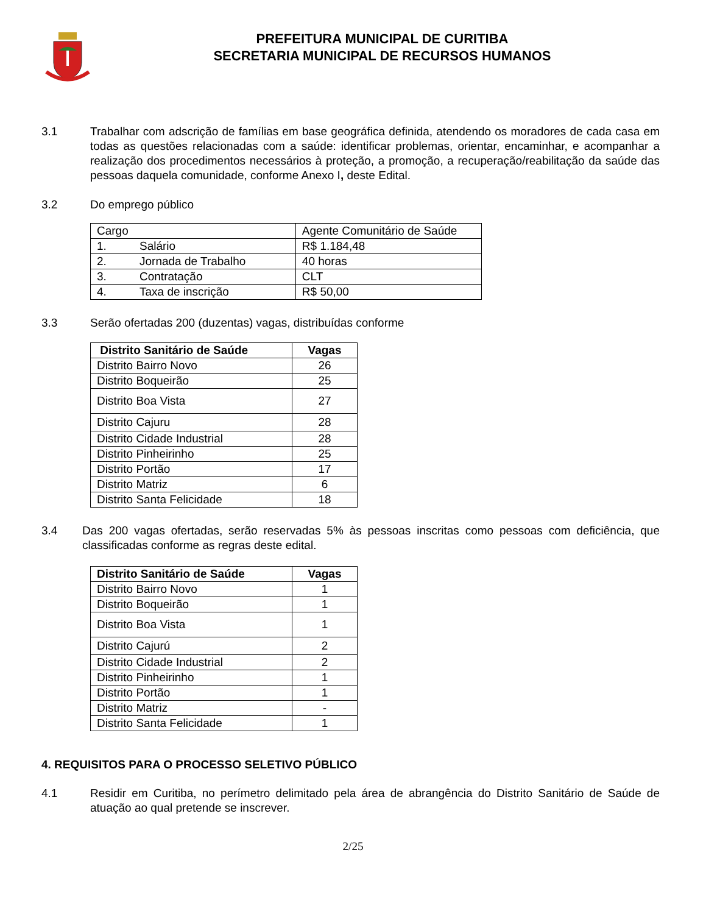PREFEITURA MUNICIPAL DE CURITIBA
SECRETARIA MUNICIPAL DE RECURSOS HUMANOS
3.1 Trabalhar com adscrição de famílias em base geográfica definida, atendendo os moradores de cada casa em todas as questões relacionadas com a saúde: identificar problemas, orientar, encaminhar, e acompanhar a realização dos procedimentos necessários à proteção, a promoção, a recuperação/reabilitação da saúde das pessoas daquela comunidade, conforme Anexo I, deste Edital.
3.2 Do emprego público
| Cargo | | Agente Comunitário de Saúde |
| 1. | Salário | R$ 1.184,48 |
| 2. | Jornada de Trabalho | 40 horas |
| 3. | Contratação | CLT |
| 4. | Taxa de inscrição | R$ 50,00 |
3.3 Serão ofertadas 200 (duzentas) vagas, distribuídas conforme
| Distrito Sanitário de Saúde | Vagas |
| --- | --- |
| Distrito Bairro Novo | 26 |
| Distrito Boqueirão | 25 |
| Distrito Boa Vista | 27 |
| Distrito Cajuru | 28 |
| Distrito Cidade Industrial | 28 |
| Distrito Pinheirinho | 25 |
| Distrito Portão | 17 |
| Distrito Matriz | 6 |
| Distrito Santa Felicidade | 18 |
3.4 Das 200 vagas ofertadas, serão reservadas 5% às pessoas inscritas como pessoas com deficiência, que classificadas conforme as regras deste edital.
| Distrito Sanitário de Saúde | Vagas |
| --- | --- |
| Distrito Bairro Novo | 1 |
| Distrito Boqueirão | 1 |
| Distrito Boa Vista | 1 |
| Distrito Cajurú | 2 |
| Distrito Cidade Industrial | 2 |
| Distrito Pinheirinho | 1 |
| Distrito Portão | 1 |
| Distrito Matriz | - |
| Distrito Santa Felicidade | 1 |
4. REQUISITOS PARA O PROCESSO SELETIVO PÚBLICO
4.1 Residir em Curitiba, no perímetro delimitado pela área de abrangência do Distrito Sanitário de Saúde de atuação ao qual pretende se inscrever.
2/25